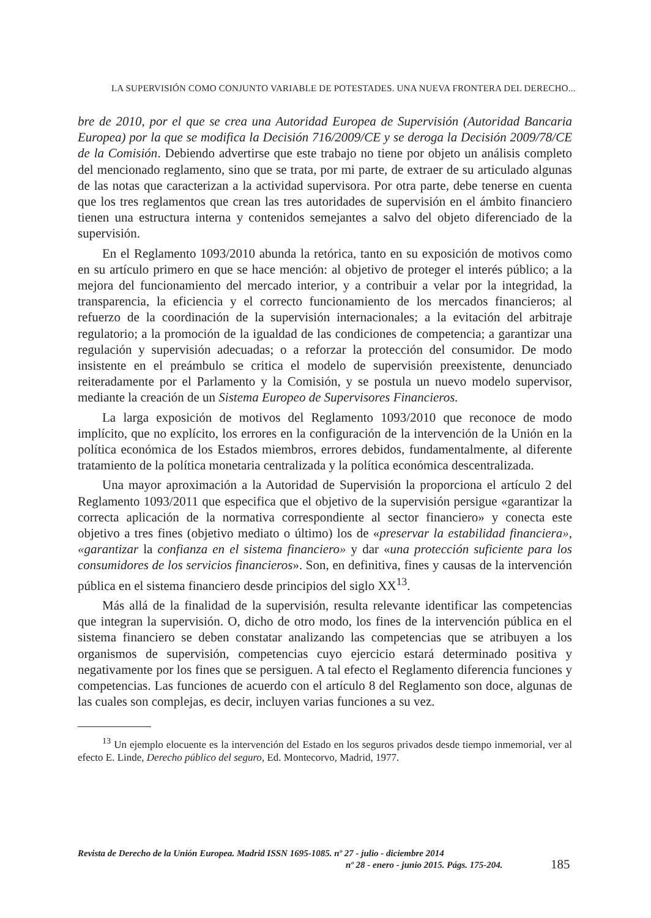LA SUPERVISIÓN COMO CONJUNTO VARIABLE DE POTESTADES. UNA NUEVA FRONTERA DEL DERECHO...
bre de 2010, por el que se crea una Autoridad Europea de Supervisión (Autoridad Bancaria Europea) por la que se modifica la Decisión 716/2009/CE y se deroga la Decisión 2009/78/CE de la Comisión. Debiendo advertirse que este trabajo no tiene por objeto un análisis completo del mencionado reglamento, sino que se trata, por mi parte, de extraer de su articulado algunas de las notas que caracterizan a la actividad supervisora. Por otra parte, debe tenerse en cuenta que los tres reglamentos que crean las tres autoridades de supervisión en el ámbito financiero tienen una estructura interna y contenidos semejantes a salvo del objeto diferenciado de la supervisión.
En el Reglamento 1093/2010 abunda la retórica, tanto en su exposición de motivos como en su artículo primero en que se hace mención: al objetivo de proteger el interés público; a la mejora del funcionamiento del mercado interior, y a contribuir a velar por la integridad, la transparencia, la eficiencia y el correcto funcionamiento de los mercados financieros; al refuerzo de la coordinación de la supervisión internacionales; a la evitación del arbitraje regulatorio; a la promoción de la igualdad de las condiciones de competencia; a garantizar una regulación y supervisión adecuadas; o a reforzar la protección del consumidor. De modo insistente en el preámbulo se critica el modelo de supervisión preexistente, denunciado reiteradamente por el Parlamento y la Comisión, y se postula un nuevo modelo supervisor, mediante la creación de un Sistema Europeo de Supervisores Financieros.
La larga exposición de motivos del Reglamento 1093/2010 que reconoce de modo implícito, que no explícito, los errores en la configuración de la intervención de la Unión en la política económica de los Estados miembros, errores debidos, fundamentalmente, al diferente tratamiento de la política monetaria centralizada y la política económica descentralizada.
Una mayor aproximación a la Autoridad de Supervisión la proporciona el artículo 2 del Reglamento 1093/2011 que especifica que el objetivo de la supervisión persigue «garantizar la correcta aplicación de la normativa correspondiente al sector financiero» y conecta este objetivo a tres fines (objetivo mediato o último) los de «preservar la estabilidad financiera», «garantizar la confianza en el sistema financiero» y dar «una protección suficiente para los consumidores de los servicios financieros». Son, en definitiva, fines y causas de la intervención pública en el sistema financiero desde principios del siglo XX<sup>13</sup>.
Más allá de la finalidad de la supervisión, resulta relevante identificar las competencias que integran la supervisión. O, dicho de otro modo, los fines de la intervención pública en el sistema financiero se deben constatar analizando las competencias que se atribuyen a los organismos de supervisión, competencias cuyo ejercicio estará determinado positiva y negativamente por los fines que se persiguen. A tal efecto el Reglamento diferencia funciones y competencias. Las funciones de acuerdo con el artículo 8 del Reglamento son doce, algunas de las cuales son complejas, es decir, incluyen varias funciones a su vez.
<sup>13</sup> Un ejemplo elocuente es la intervención del Estado en los seguros privados desde tiempo inmemorial, ver al efecto E. Linde, Derecho público del seguro, Ed. Montecorvo, Madrid, 1977.
Revista de Derecho de la Unión Europea. Madrid ISSN 1695-1085. nº 27 - julio - diciembre 2014
nº 28 - enero - junio 2015. Págs. 175-204.
185